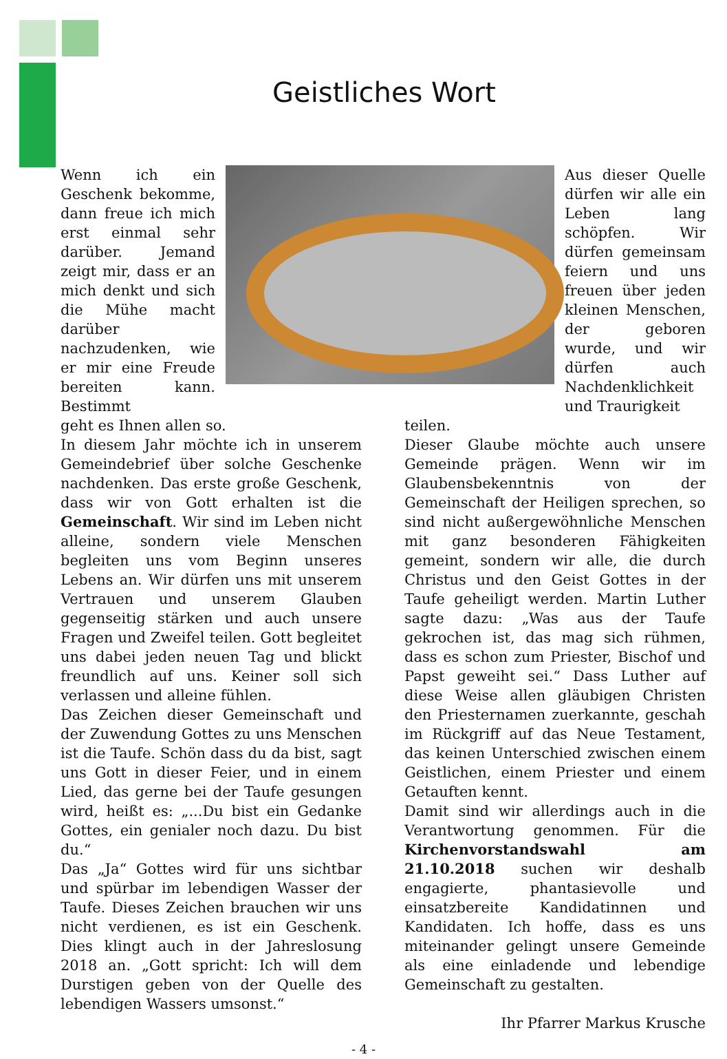Geistliches Wort
Wenn ich ein Geschenk bekomme, dann freue ich mich erst einmal sehr darüber. Jemand zeigt mir, dass er an mich denkt und sich die Mühe macht darüber nachzudenken, wie er mir eine Freude bereiten kann. Bestimmt
Aus dieser Quelle dürfen wir alle ein Leben lang schöpfen. Wir dürfen gemeinsam feiern und uns freuen über jeden kleinen Menschen, der geboren wurde, und wir dürfen auch Nachdenklichkeit und Traurigkeit
geht es Ihnen allen so.
In diesem Jahr möchte ich in unserem Gemeindebrief über solche Geschenke nachdenken. Das erste große Geschenk, dass wir von Gott erhalten ist die Gemeinschaft. Wir sind im Leben nicht alleine, sondern viele Menschen begleiten uns vom Beginn unseres Lebens an. Wir dürfen uns mit unserem Vertrauen und unserem Glauben gegenseitig stärken und auch unsere Fragen und Zweifel teilen. Gott begleitet uns dabei jeden neuen Tag und blickt freundlich auf uns. Keiner soll sich verlassen und alleine fühlen.
Das Zeichen dieser Gemeinschaft und der Zuwendung Gottes zu uns Menschen ist die Taufe. Schön dass du da bist, sagt uns Gott in dieser Feier, und in einem Lied, das gerne bei der Taufe gesungen wird, heißt es: „...Du bist ein Gedanke Gottes, ein genialer noch dazu. Du bist du.“
Das „Ja“ Gottes wird für uns sichtbar und spürbar im lebendigen Wasser der Taufe. Dieses Zeichen brauchen wir uns nicht verdienen, es ist ein Geschenk. Dies klingt auch in der Jahreslosung 2018 an. „Gott spricht: Ich will dem Durstigen geben von der Quelle des lebendigen Wassers umsonst.“
teilen.
Dieser Glaube möchte auch unsere Gemeinde prägen. Wenn wir im Glaubensbekenntnis von der Gemeinschaft der Heiligen sprechen, so sind nicht außergewöhnliche Menschen mit ganz besonderen Fähigkeiten gemeint, sondern wir alle, die durch Christus und den Geist Gottes in der Taufe geheiligt werden. Martin Luther sagte dazu: „Was aus der Taufe gekrochen ist, das mag sich rühmen, dass es schon zum Priester, Bischof und Papst geweiht sei.“ Dass Luther auf diese Weise allen gläubigen Christen den Priesternamen zuerkannte, geschah im Rückgriff auf das Neue Testament, das keinen Unterschied zwischen einem Geistlichen, einem Priester und einem Getauften kennt.
Damit sind wir allerdings auch in die Verantwortung genommen. Für die Kirchenvorstandswahl am 21.10.2018 suchen wir deshalb engagierte, phantasievolle und einsatzbereite Kandidatinnen und Kandidaten. Ich hoffe, dass es uns miteinander gelingt unsere Gemeinde als eine einladende und lebendige Gemeinschaft zu gestalten.
Ihr Pfarrer Markus Krusche
- 4 -